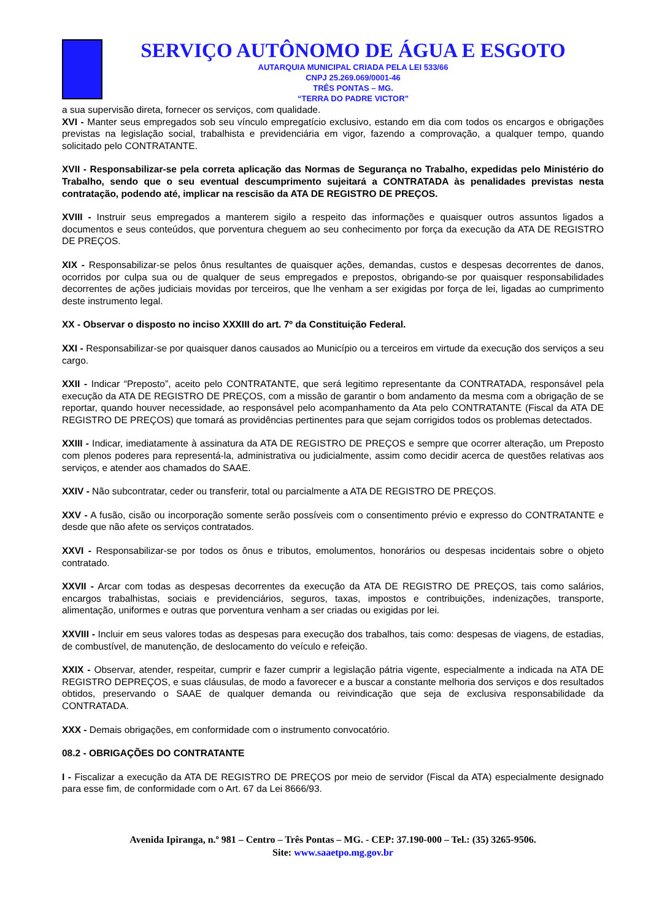SERVIÇO AUTÔNOMO DE ÁGUA E ESGOTO
AUTARQUIA MUNICIPAL CRIADA PELA LEI 533/66
CNPJ 25.269.069/0001-46
TRÊS PONTAS – MG.
“TERRA DO PADRE VICTOR”
a sua supervisão direta, fornecer os serviços, com qualidade.
XVI - Manter seus empregados sob seu vínculo empregatício exclusivo, estando em dia com todos os encargos e obrigações previstas na legislação social, trabalhista e previdenciária em vigor, fazendo a comprovação, a qualquer tempo, quando solicitado pelo CONTRATANTE.
XVII - Responsabilizar-se pela correta aplicação das Normas de Segurança no Trabalho, expedidas pelo Ministério do Trabalho, sendo que o seu eventual descumprimento sujeitará a CONTRATADA às penalidades previstas nesta contratação, podendo até, implicar na rescisão da ATA DE REGISTRO DE PREÇOS.
XVIII - Instruir seus empregados a manterem sigilo a respeito das informações e quaisquer outros assuntos ligados a documentos e seus conteúdos, que porventura cheguem ao seu conhecimento por força da execução da ATA DE REGISTRO DE PREÇOS.
XIX - Responsabilizar-se pelos ônus resultantes de quaisquer ações, demandas, custos e despesas decorrentes de danos, ocorridos por culpa sua ou de qualquer de seus empregados e prepostos, obrigando-se por quaisquer responsabilidades decorrentes de ações judiciais movidas por terceiros, que lhe venham a ser exigidas por força de lei, ligadas ao cumprimento deste instrumento legal.
XX - Observar o disposto no inciso XXXIII do art. 7º da Constituição Federal.
XXI - Responsabilizar-se por quaisquer danos causados ao Município ou a terceiros em virtude da execução dos serviços a seu cargo.
XXII - Indicar “Preposto”, aceito pelo CONTRATANTE, que será legitimo representante da CONTRATADA, responsável pela execução da ATA DE REGISTRO DE PREÇOS, com a missão de garantir o bom andamento da mesma com a obrigação de se reportar, quando houver necessidade, ao responsável pelo acompanhamento da Ata pelo CONTRATANTE (Fiscal da ATA DE REGISTRO DE PREÇOS) que tomará as providências pertinentes para que sejam corrigidos todos os problemas detectados.
XXIII - Indicar, imediatamente à assinatura da ATA DE REGISTRO DE PREÇOS e sempre que ocorrer alteração, um Preposto com plenos poderes para representá-la, administrativa ou judicialmente, assim como decidir acerca de questões relativas aos serviços, e atender aos chamados do SAAE.
XXIV - Não subcontratar, ceder ou transferir, total ou parcialmente a ATA DE REGISTRO DE PREÇOS.
XXV - A fusão, cisão ou incorporação somente serão possíveis com o consentimento prévio e expresso do CONTRATANTE e desde que não afete os serviços contratados.
XXVI - Responsabilizar-se por todos os ônus e tributos, emolumentos, honorários ou despesas incidentais sobre o objeto contratado.
XXVII - Arcar com todas as despesas decorrentes da execução da ATA DE REGISTRO DE PREÇOS, tais como salários, encargos trabalhistas, sociais e previdenciários, seguros, taxas, impostos e contribuições, indenizações, transporte, alimentação, uniformes e outras que porventura venham a ser criadas ou exigidas por lei.
XXVIII - Incluir em seus valores todas as despesas para execução dos trabalhos, tais como: despesas de viagens, de estadias, de combustível, de manutenção, de deslocamento do veículo e refeição.
XXIX - Observar, atender, respeitar, cumprir e fazer cumprir a legislação pátria vigente, especialmente a indicada na ATA DE REGISTRO DEPREÇOS, e suas cláusulas, de modo a favorecer e a buscar a constante melhoria dos serviços e dos resultados obtidos, preservando o SAAE de qualquer demanda ou reivindicação que seja de exclusiva responsabilidade da CONTRATADA.
XXX - Demais obrigações, em conformidade com o instrumento convocatório.
08.2 - OBRIGAÇÕES DO CONTRATANTE
I - Fiscalizar a execução da ATA DE REGISTRO DE PREÇOS por meio de servidor (Fiscal da ATA) especialmente designado para esse fim, de conformidade com o Art. 67 da Lei 8666/93.
Avenida Ipiranga, n.º 981 – Centro – Três Pontas – MG. - CEP: 37.190-000 – Tel.: (35) 3265-9506.
Site: www.saaetpo.mg.gov.br